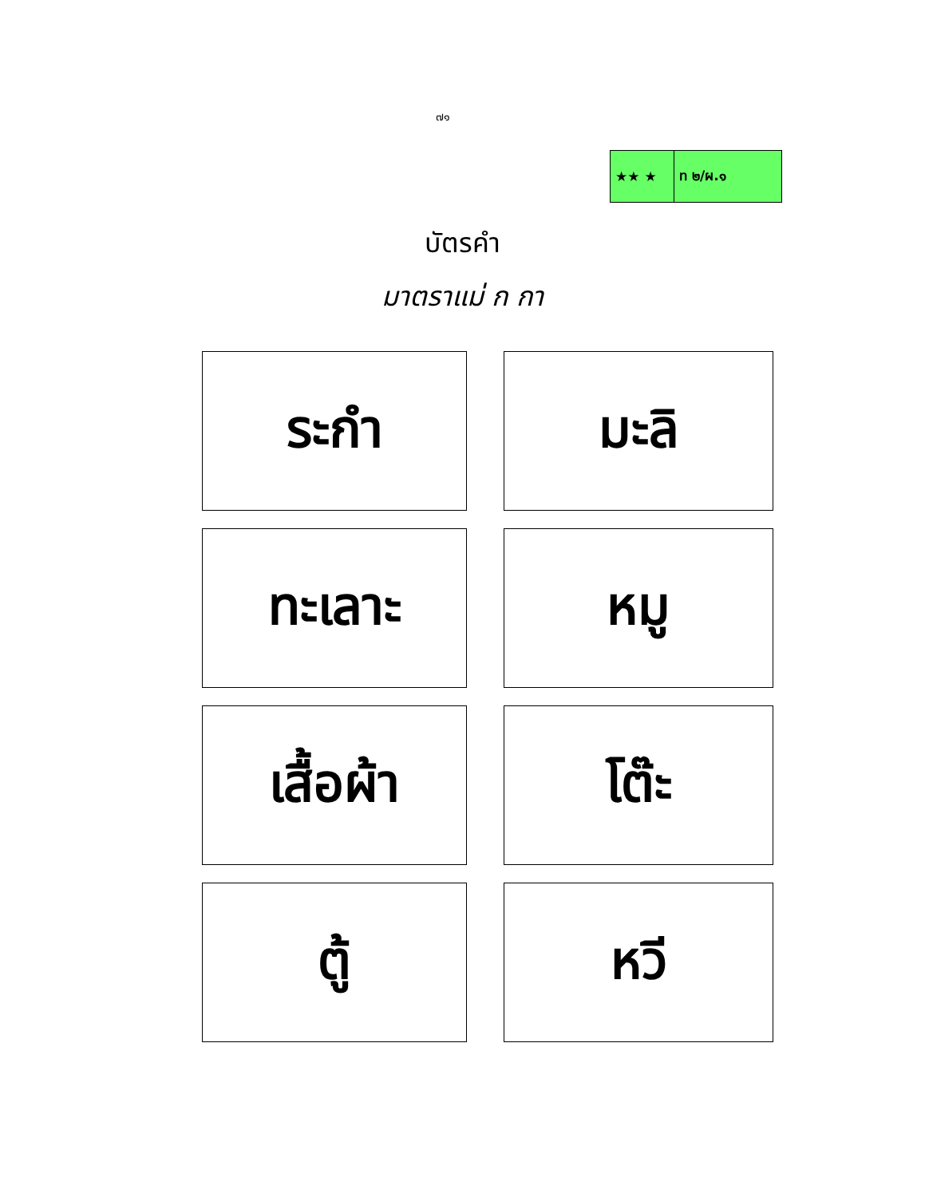๗๑
★★ ★ ท ๒/ผ.๑
บัตรคำ
มาตราแม่ ก กา
| ระกำ | | มะลิ |
| ทะเลาะ | | หมู |
| เสื้อผ้า | | โต๊ะ |
| ตู้ | | หวี |